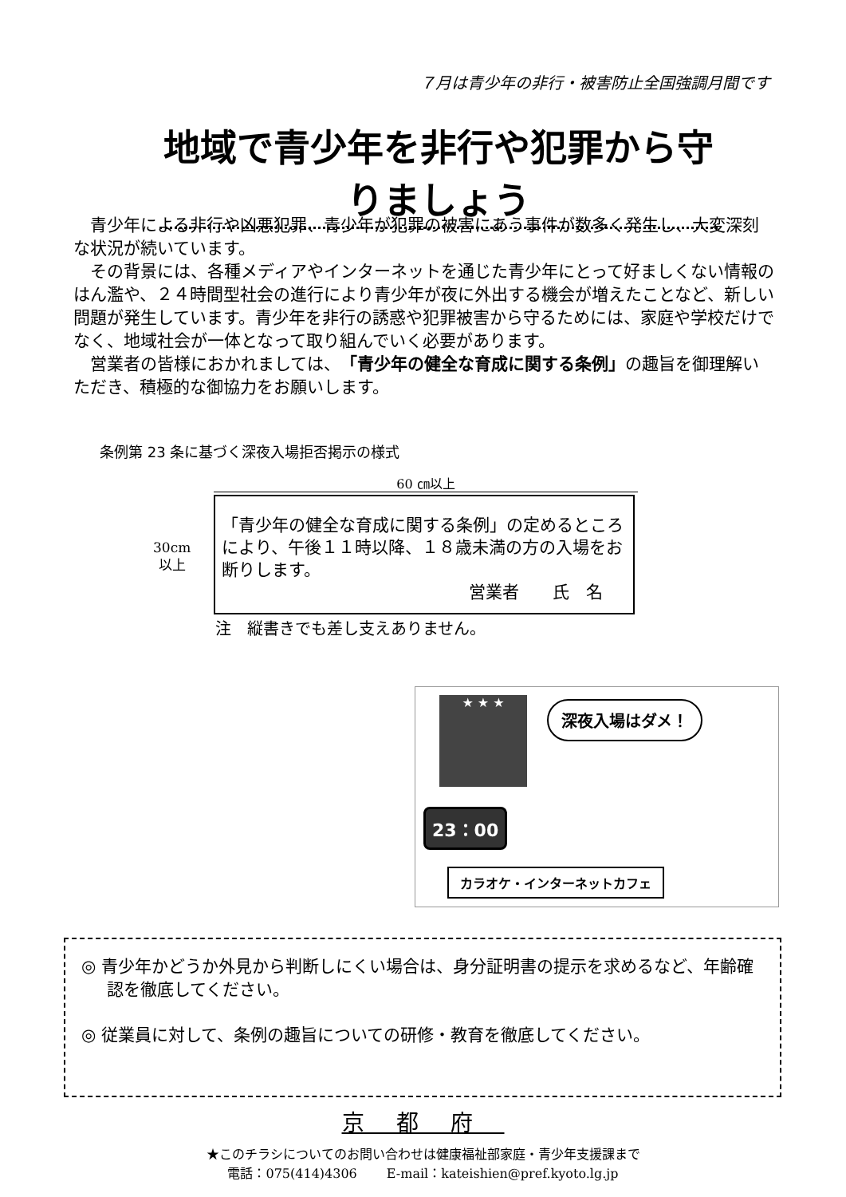７月は青少年の非行・被害防止全国強調月間です
地域で青少年を非行や犯罪から守りましょう
青少年による非行や凶悪犯罪、青少年が犯罪の被害にあう事件が数多く発生し、大変深刻な状況が続いています。
その背景には、各種メディアやインターネットを通じた青少年にとって好ましくない情報のはん濫や、２４時間型社会の進行により青少年が夜に外出する機会が増えたことなど、新しい問題が発生しています。青少年を非行の誘惑や犯罪被害から守るためには、家庭や学校だけでなく、地域社会が一体となって取り組んでいく必要があります。
営業者の皆様におかれましては、「青少年の健全な育成に関する条例」の趣旨を御理解いただき、積極的な御協力をお願いします。
条例第 23 条に基づく深夜入場拒否掲示の様式
60 ㎝以上
30cm
以上
「青少年の健全な育成に関する条例」の定めるところにより、午後１１時以降、１８歳未満の方の入場をお断りします。
営業者　　氏　名
注　縦書きでも差し支えありません。
★ ★ ★ 深夜入場はダメ！
23：00
カラオケ・インターネットカフェ
◎ 青少年かどうか外見から判断しにくい場合は、身分証明書の提示を求めるなど、年齢確認を徹底してください。
◎ 従業員に対して、条例の趣旨についての研修・教育を徹底してください。
京都府
★このチラシについてのお問い合わせは健康福祉部家庭・青少年支援課まで
電話：075(414)4306　　 E-mail：kateishien@pref.kyoto.lg.jp